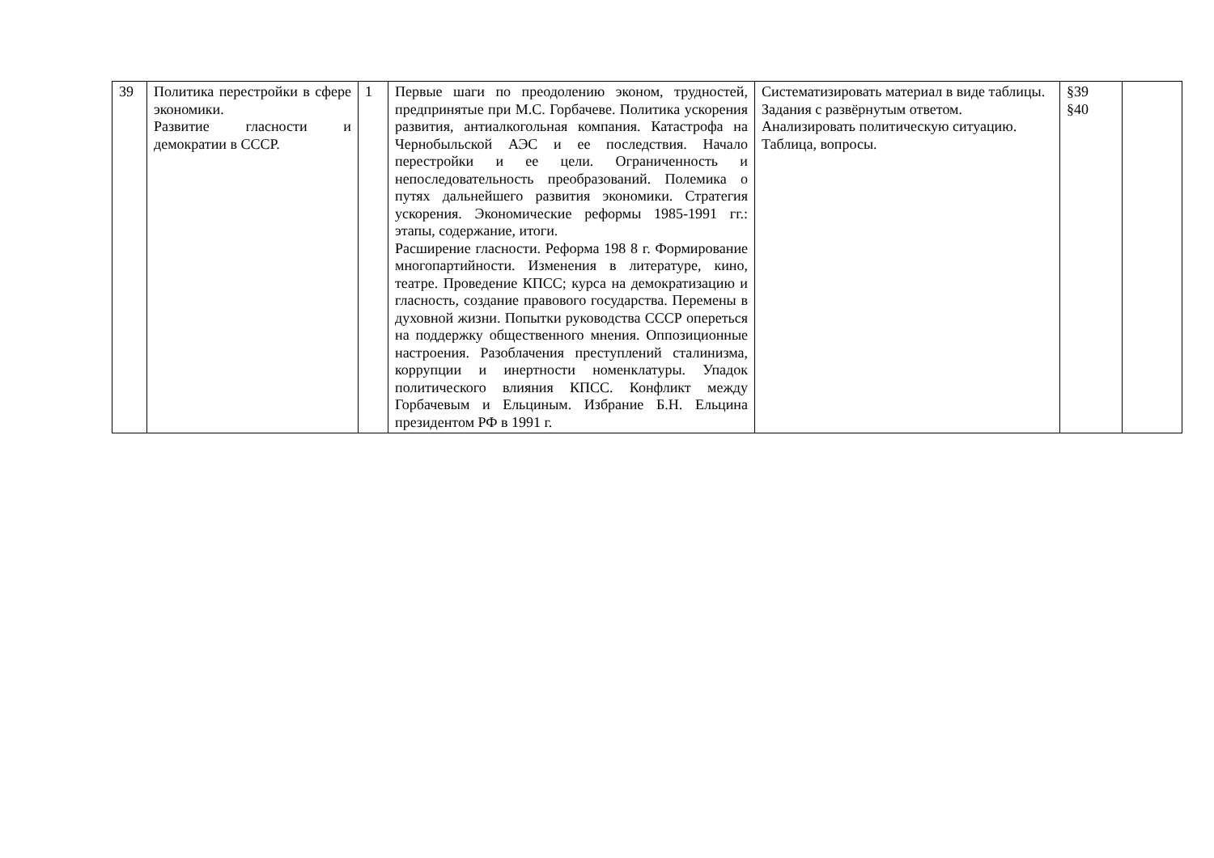| 39 | Политика перестройки в сфере экономики. Развитие гласности и демократии в СССР. | 1 | Первые шаги по преодолению эконом, трудностей, предпринятые при М.С. Горбачеве. Политика ускорения развития, антиалкогольная компания. Катастрофа на Чернобыльской АЭС и ее последствия. Начало перестройки и ее цели. Ограниченность и непоследовательность преобразований. Полемика о путях дальнейшего развития экономики. Стратегия ускорения. Экономические реформы 1985-1991 гг.: этапы, содержание, итоги. Расширение гласности. Реформа 198 8 г. Формирование многопартийности. Изменения в литературе, кино, театре. Проведение КПСС; курса на демократизацию и гласность, создание правового государства. Перемены в духовной жизни. Попытки руководства СССР опереться на поддержку общественного мнения. Оппозиционные настроения. Разоблачения преступлений сталинизма, коррупции и инертности номенклатуры. Упадок политического влияния КПСС. Конфликт между Горбачевым и Ельциным. Избрание Б.Н. Ельцина президентом РФ в 1991 г. | Систематизировать материал в виде таблицы. Задания с развёрнутым ответом. Анализировать политическую ситуацию. Таблица, вопросы. | §39 §40 | |